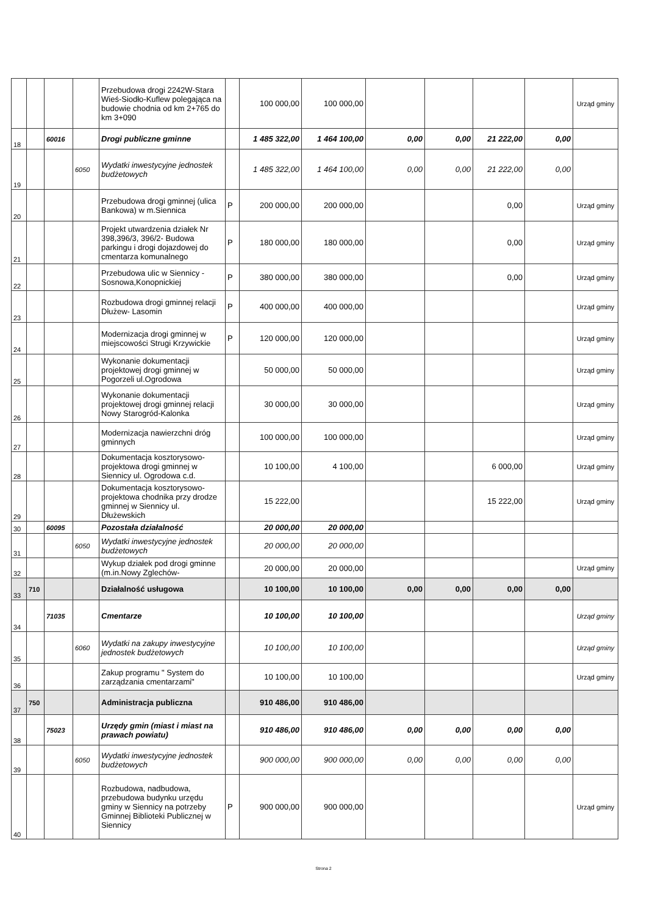| | | | | Przebudowa drogi 2242W-Stara Wieś-Siodło-Kuflew polegająca na budowie chodnia od km 2+765 do km 3+090 | | 100 000,00 | 100 000,00 | | | | | Urząd gminy |
| 18 | | 60016 | | Drogi publiczne gminne | | 1 485 322,00 | 1 464 100,00 | 0,00 | 0,00 | 21 222,00 | 0,00 | |
| 19 | | | 6050 | Wydatki inwestycyjne jednostek budżetowych | | 1 485 322,00 | 1 464 100,00 | 0,00 | 0,00 | 21 222,00 | 0,00 | |
| 20 | | | | Przebudowa drogi gminnej (ulica Bankowa) w m.Siennica | P | 200 000,00 | 200 000,00 | | | 0,00 | | Urząd gminy |
| 21 | | | | Projekt utwardzenia działek Nr 398,396/3, 396/2- Budowa parkingu i drogi dojazdowej do cmentarza komunalnego | P | 180 000,00 | 180 000,00 | | | 0,00 | | Urząd gminy |
| 22 | | | | Przebudowa ulic w Siennicy - Sosnowa,Konopnickiej | P | 380 000,00 | 380 000,00 | | | 0,00 | | Urząd gminy |
| 23 | | | | Rozbudowa drogi gminnej relacji Dłużew- Lasomin | P | 400 000,00 | 400 000,00 | | | | | Urząd gminy |
| 24 | | | | Modernizacja drogi gminnej w miejscowości Strugi Krzywickie | P | 120 000,00 | 120 000,00 | | | | | Urząd gminy |
| 25 | | | | Wykonanie dokumentacji projektowej drogi gminnej w Pogorzeli ul.Ogrodowa | | 50 000,00 | 50 000,00 | | | | | Urząd gminy |
| 26 | | | | Wykonanie dokumentacji projektowej drogi gminnej relacji Nowy Starogród-Kalonka | | 30 000,00 | 30 000,00 | | | | | Urząd gminy |
| 27 | | | | Modernizacja nawierzchni dróg gminnych | | 100 000,00 | 100 000,00 | | | | | Urząd gminy |
| 28 | | | | Dokumentacja kosztorysowo-projektowa drogi gminnej w Siennicy ul. Ogrodowa c.d. | | 10 100,00 | 4 100,00 | | | 6 000,00 | | Urząd gminy |
| 29 | | | | Dokumentacja kosztorysowo-projektowa chodnika przy drodze gminnej w Siennicy ul. Dłużewskich | | 15 222,00 | | | | 15 222,00 | | Urząd gminy |
| 30 | | 60095 | | Pozostała działalność | | 20 000,00 | 20 000,00 | | | | | |
| 31 | | | 6050 | Wydatki inwestycyjne jednostek budżetowych | | 20 000,00 | 20 000,00 | | | | | |
| 32 | | | | Wykup działek pod drogi gminne (m.in.Nowy Zglechów- | | 20 000,00 | 20 000,00 | | | | | Urząd gminy |
| 33 | 710 | | | Działalność usługowa | | 10 100,00 | 10 100,00 | 0,00 | 0,00 | 0,00 | 0,00 | |
| 34 | | 71035 | | Cmentarze | | 10 100,00 | 10 100,00 | | | | | Urząd gminy |
| 35 | | | 6060 | Wydatki na zakupy inwestycyjne jednostek budżetowych | | 10 100,00 | 10 100,00 | | | | | Urząd gminy |
| 36 | | | | Zakup programu " System do zarządzania cmentarzami" | | 10 100,00 | 10 100,00 | | | | | Urząd gminy |
| 37 | 750 | | | Administracja publiczna | | 910 486,00 | 910 486,00 | | | | | |
| 38 | | 75023 | | Urzędy gmin (miast i miast na prawach powiatu) | | 910 486,00 | 910 486,00 | 0,00 | 0,00 | 0,00 | 0,00 | |
| 39 | | | 6050 | Wydatki inwestycyjne jednostek budżetowych | | 900 000,00 | 900 000,00 | 0,00 | 0,00 | 0,00 | 0,00 | |
| 40 | | | | Rozbudowa, nadbudowa, przebudowa budynku urzędu gminy w Siennicy na potrzeby Gminnej Biblioteki Publicznej w Siennicy | P | 900 000,00 | 900 000,00 | | | | | Urząd gminy |
Strona 2